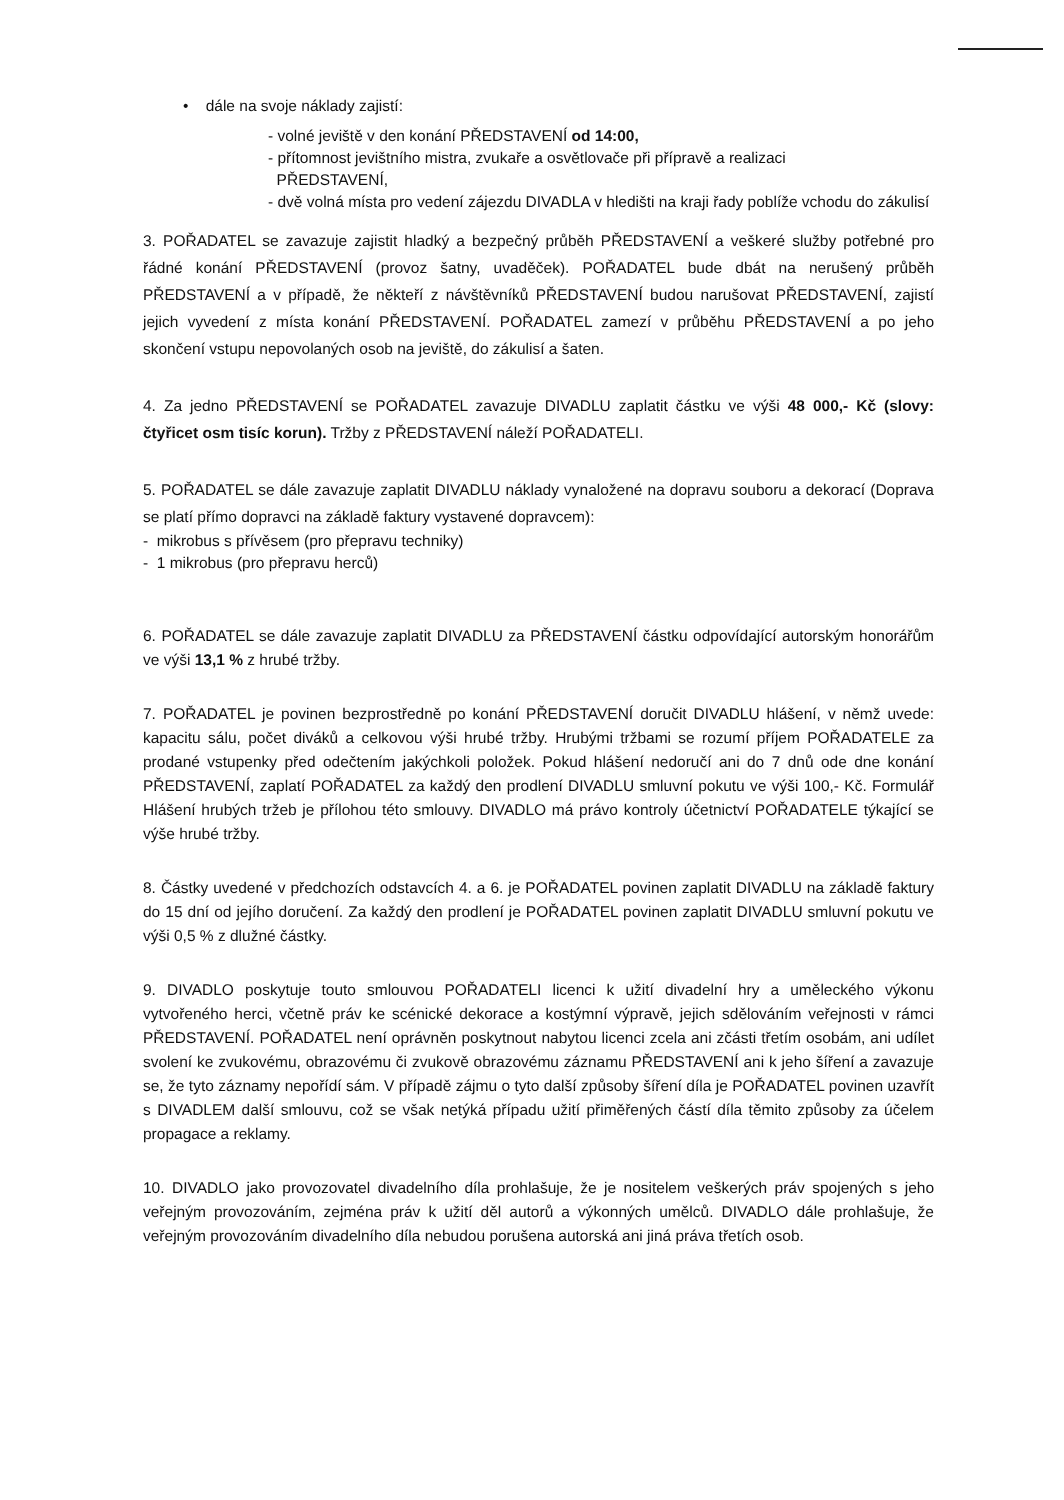• dále na svoje náklady zajistí:
- volné jeviště v den konání PŘEDSTAVENÍ od 14:00,
- přítomnost jevištního mistra, zvukaře a osvětlovače při přípravě a realizaci
PŘEDSTAVENÍ,
- dvě volná místa pro vedení zájezdu DIVADLA v hledišti na kraji řady poblíže vchodu do zákulisí
3. POŘADATEL se zavazuje zajistit hladký a bezpečný průběh PŘEDSTAVENÍ a veškeré služby potřebné pro řádné konání PŘEDSTAVENÍ (provoz šatny, uvaděček). POŘADATEL bude dbát na nerušený průběh PŘEDSTAVENÍ a v případě, že někteří z návštěvníků PŘEDSTAVENÍ budou narušovat PŘEDSTAVENÍ, zajistí jejich vyvedení z místa konání PŘEDSTAVENÍ. POŘADATEL zamezí v průběhu PŘEDSTAVENÍ a po jeho skončení vstupu nepovolaných osob na jeviště, do zákulisí a šaten.
4. Za jedno PŘEDSTAVENÍ se POŘADATEL zavazuje DIVADLU zaplatit částku ve výši 48 000,- Kč (slovy: čtyřicet osm tisíc korun). Tržby z PŘEDSTAVENÍ náleží POŘADATELI.
5. POŘADATEL se dále zavazuje zaplatit DIVADLU náklady vynaložené na dopravu souboru a dekorací (Doprava se platí přímo dopravci na základě faktury vystavené dopravcem):
- mikrobus s přívěsem (pro přepravu techniky)
- 1 mikrobus (pro přepravu herců)
6. POŘADATEL se dále zavazuje zaplatit DIVADLU za PŘEDSTAVENÍ částku odpovídající autorským honorářům ve výši 13,1 % z hrubé tržby.
7. POŘADATEL je povinen bezprostředně po konání PŘEDSTAVENÍ doručit DIVADLU hlášení, v němž uvede: kapacitu sálu, počet diváků a celkovou výši hrubé tržby. Hrubými tržbami se rozumí příjem POŘADATELE za prodané vstupenky před odečtením jakýchkoli položek. Pokud hlášení nedoručí ani do 7 dnů ode dne konání PŘEDSTAVENÍ, zaplatí POŘADATEL za každý den prodlení DIVADLU smluvní pokutu ve výši 100,- Kč. Formulář Hlášení hrubých tržeb je přílohou této smlouvy. DIVADLO má právo kontroly účetnictví POŘADATELE týkající se výše hrubé tržby.
8. Částky uvedené v předchozích odstavcích 4. a 6. je POŘADATEL povinen zaplatit DIVADLU na základě faktury do 15 dní od jejího doručení. Za každý den prodlení je POŘADATEL povinen zaplatit DIVADLU smluvní pokutu ve výši 0,5 % z dlužné částky.
9. DIVADLO poskytuje touto smlouvou POŘADATELI licenci k užití divadelní hry a uměleckého výkonu vytvořeného herci, včetně práv ke scénické dekorace a kostýmní výpravě, jejich sdělováním veřejnosti v rámci PŘEDSTAVENÍ. POŘADATEL není oprávněn poskytnout nabytou licenci zcela ani zčásti třetím osobám, ani udílet svolení ke zvukovému, obrazovému či zvukově obrazovému záznamu PŘEDSTAVENÍ ani k jeho šíření a zavazuje se, že tyto záznamy nepořídí sám. V případě zájmu o tyto další způsoby šíření díla je POŘADATEL povinen uzavřít s DIVADLEM další smlouvu, což se však netýká případu užití přiměřených částí díla těmito způsoby za účelem propagace a reklamy.
10. DIVADLO jako provozovatel divadelního díla prohlašuje, že je nositelem veškerých práv spojených s jeho veřejným provozováním, zejména práv k užití děl autorů a výkonných umělců. DIVADLO dále prohlašuje, že veřejným provozováním divadelního díla nebudou porušena autorská ani jiná práva třetích osob.